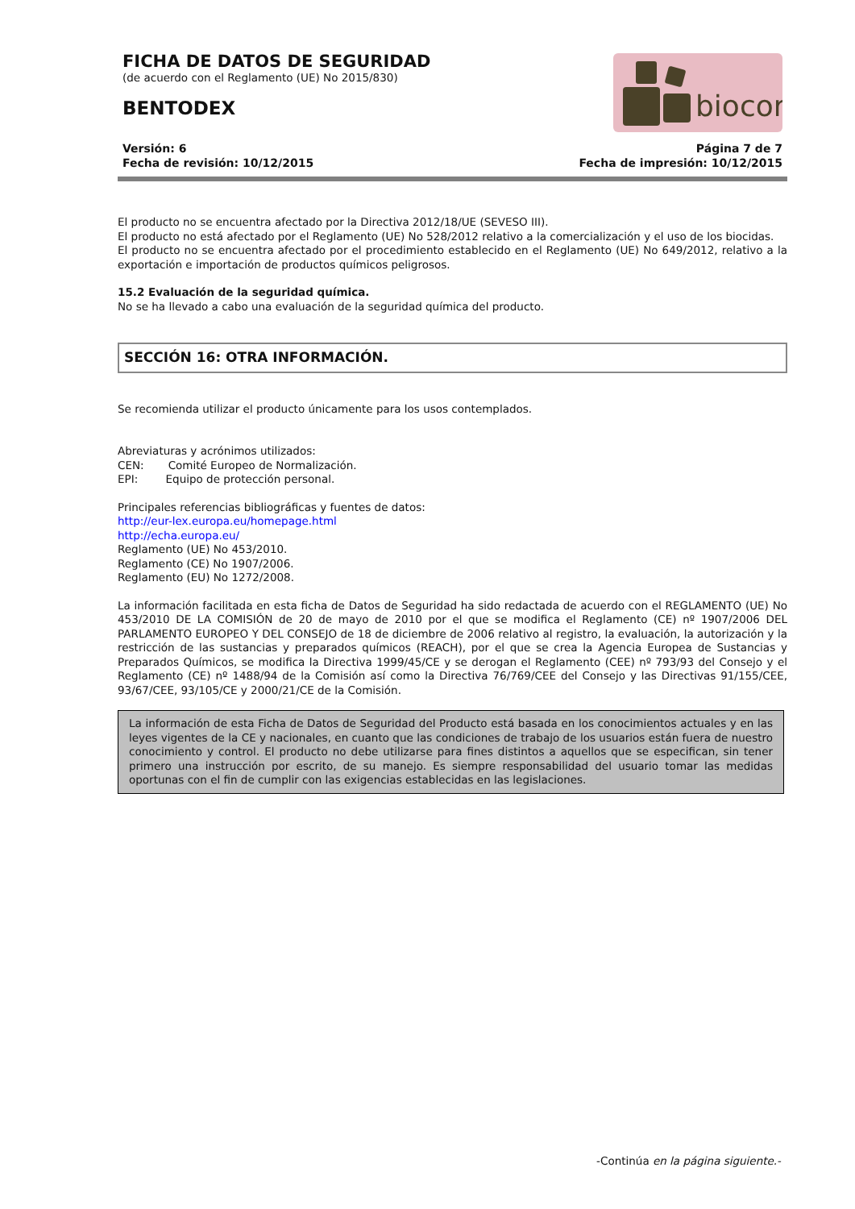FICHA DE DATOS DE SEGURIDAD
(de acuerdo con el Reglamento (UE) No 2015/830)
BENTODEX
biocor
Versión: 6
Fecha de revisión: 10/12/2015
Página 7 de 7
Fecha de impresión: 10/12/2015
El producto no se encuentra afectado por la Directiva 2012/18/UE (SEVESO III).
El producto no está afectado por el Reglamento (UE) No 528/2012 relativo a la comercialización y el uso de los biocidas.
El producto no se encuentra afectado por el procedimiento establecido en el Reglamento (UE) No 649/2012, relativo a la exportación e importación de productos químicos peligrosos.
15.2 Evaluación de la seguridad química.
No se ha llevado a cabo una evaluación de la seguridad química del producto.
SECCIÓN 16: OTRA INFORMACIÓN.
Se recomienda utilizar el producto únicamente para los usos contemplados.
Abreviaturas y acrónimos utilizados:
CEN: Comité Europeo de Normalización.
EPI: Equipo de protección personal.
Principales referencias bibliográficas y fuentes de datos:
http://eur-lex.europa.eu/homepage.html
http://echa.europa.eu/
Reglamento (UE) No 453/2010.
Reglamento (CE) No 1907/2006.
Reglamento (EU) No 1272/2008.
La información facilitada en esta ficha de Datos de Seguridad ha sido redactada de acuerdo con el REGLAMENTO (UE) No 453/2010 DE LA COMISIÓN de 20 de mayo de 2010 por el que se modifica el Reglamento (CE) nº 1907/2006 DEL PARLAMENTO EUROPEO Y DEL CONSEJO de 18 de diciembre de 2006 relativo al registro, la evaluación, la autorización y la restricción de las sustancias y preparados químicos (REACH), por el que se crea la Agencia Europea de Sustancias y Preparados Químicos, se modifica la Directiva 1999/45/CE y se derogan el Reglamento (CEE) nº 793/93 del Consejo y el Reglamento (CE) nº 1488/94 de la Comisión así como la Directiva 76/769/CEE del Consejo y las Directivas 91/155/CEE, 93/67/CEE, 93/105/CE y 2000/21/CE de la Comisión.
La información de esta Ficha de Datos de Seguridad del Producto está basada en los conocimientos actuales y en las leyes vigentes de la CE y nacionales, en cuanto que las condiciones de trabajo de los usuarios están fuera de nuestro conocimiento y control. El producto no debe utilizarse para fines distintos a aquellos que se especifican, sin tener primero una instrucción por escrito, de su manejo. Es siempre responsabilidad del usuario tomar las medidas oportunas con el fin de cumplir con las exigencias establecidas en las legislaciones.
-Continúa en la página siguiente.-